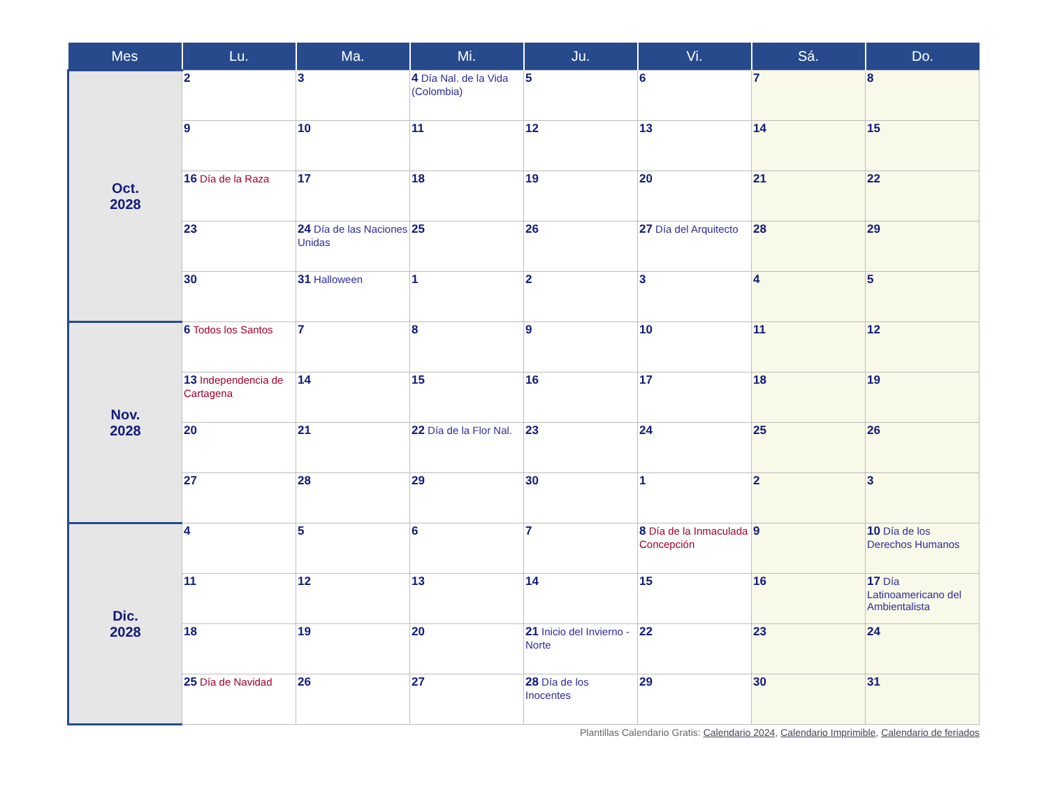| Mes | Lu. | Ma. | Mi. | Ju. | Vi. | Sá. | Do. |
| --- | --- | --- | --- | --- | --- | --- | --- |
| Oct. 2028 | 2 | 3 | 4 Día Nal. de la Vida (Colombia) | 5 | 6 | 7 | 8 |
| | 9 | 10 | 11 | 12 | 13 | 14 | 15 |
| | 16 Día de la Raza | 17 | 18 | 19 | 20 | 21 | 22 |
| | 23 | 24 Día de las Naciones Unidas | 25 | 26 | 27 Día del Arquitecto | 28 | 29 |
| | 30 | 31 Halloween | 1 | 2 | 3 | 4 | 5 |
| Nov. 2028 | 6 Todos los Santos | 7 | 8 | 9 | 10 | 11 | 12 |
| | 13 Independencia de Cartagena | 14 | 15 | 16 | 17 | 18 | 19 |
| | 20 | 21 | 22 Día de la Flor Nal. | 23 | 24 | 25 | 26 |
| | 27 | 28 | 29 | 30 | 1 | 2 | 3 |
| Dic. 2028 | 4 | 5 | 6 | 7 | 8 Día de la Inmaculada Concepción | 9 | 10 Día de los Derechos Humanos |
| | 11 | 12 | 13 | 14 | 15 | 16 | 17 Día Latinoamericano del Ambientalista |
| | 18 | 19 | 20 | 21 Inicio del Invierno - Norte | 22 | 23 | 24 |
| | 25 Día de Navidad | 26 | 27 | 28 Día de los Inocentes | 29 | 30 | 31 |
Plantillas Calendario Gratis: Calendario 2024, Calendario Imprimible, Calendario de feriados